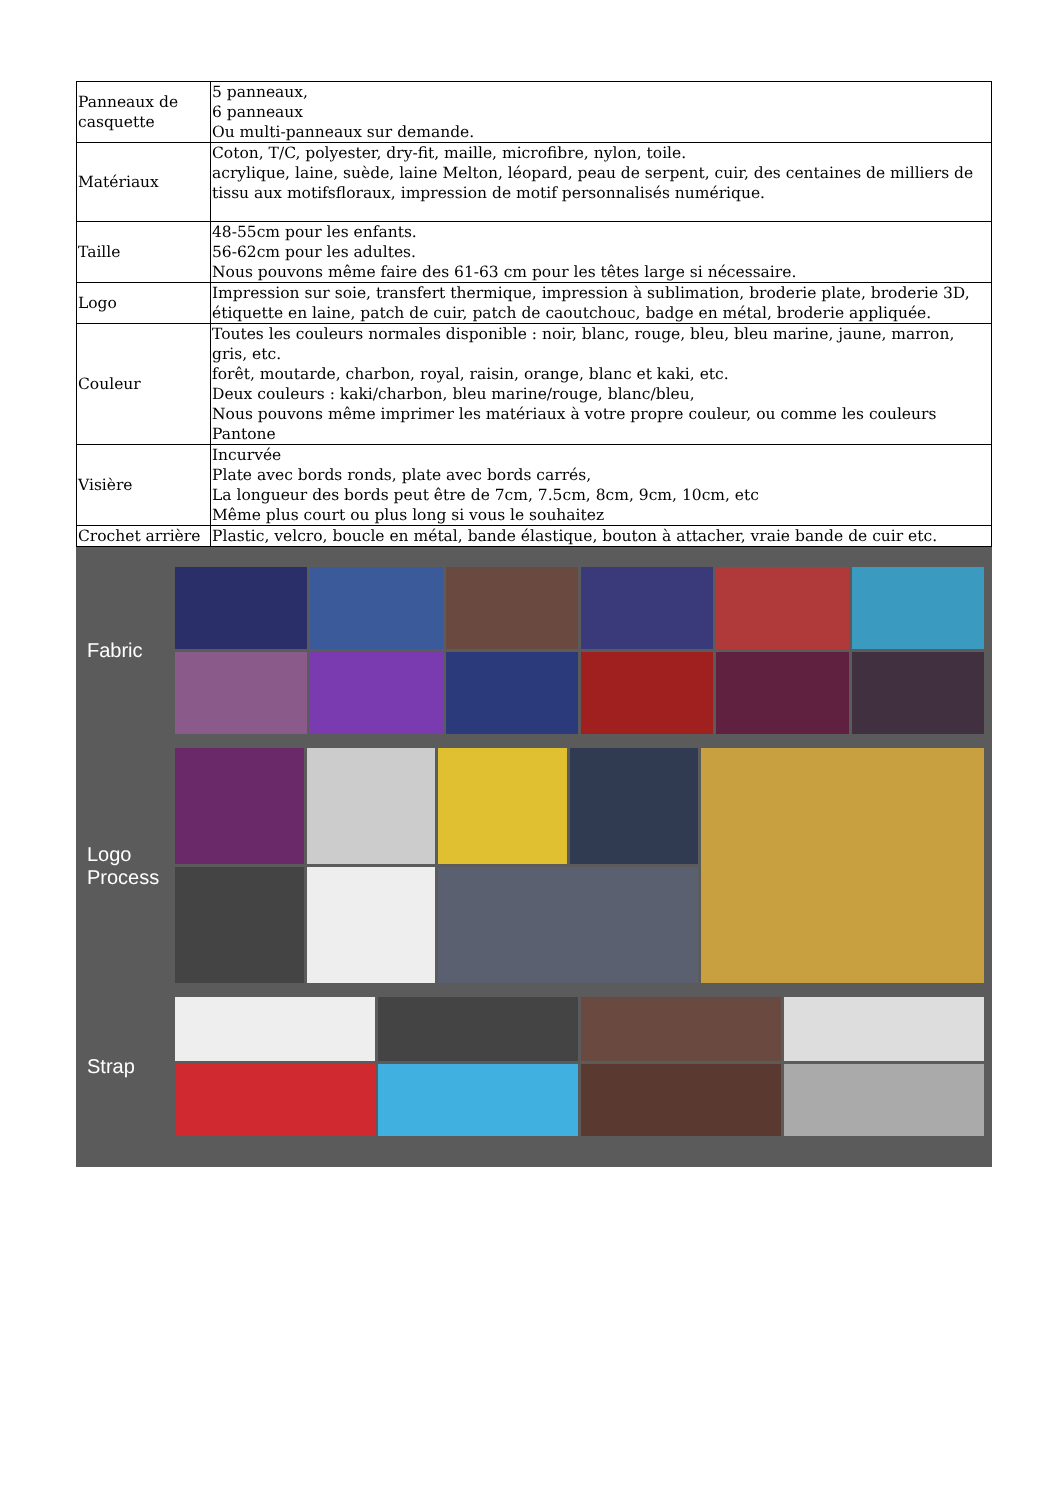| Panneaux de casquette | 5 panneaux, 6 panneaux Ou multi-panneaux sur demande. |
| Matériaux | Coton, T/C, polyester, dry-fit, maille, microfibre, nylon, toile. acrylique, laine, suède, laine Melton, léopard, peau de serpent, cuir, des centaines de milliers de tissu aux motifsfloraux, impression de motif personnalisés numérique. |
| Taille | 48-55cm pour les enfants. 56-62cm pour les adultes. Nous pouvons même faire des 61-63 cm pour les têtes large si nécessaire. |
| Logo | Impression sur soie, transfert thermique, impression à sublimation, broderie plate, broderie 3D, étiquette en laine, patch de cuir, patch de caoutchouc, badge en métal, broderie appliquée. |
| Couleur | Toutes les couleurs normales disponible : noir, blanc, rouge, bleu, bleu marine, jaune, marron, gris, etc. forêt, moutarde, charbon, royal, raisin, orange, blanc et kaki, etc. Deux couleurs : kaki/charbon, bleu marine/rouge, blanc/bleu, Nous pouvons même imprimer les matériaux à votre propre couleur, ou comme les couleurs Pantone |
| Visière | Incurvée Plate avec bords ronds, plate avec bords carrés, La longueur des bords peut être de 7cm, 7.5cm, 8cm, 9cm, 10cm, etc Même plus court ou plus long si vous le souhaitez |
| Crochet arrière | Plastic, velcro, boucle en métal, bande élastique, bouton à attacher, vraie bande de cuir etc. |
Fabric
Logo
Process
Strap